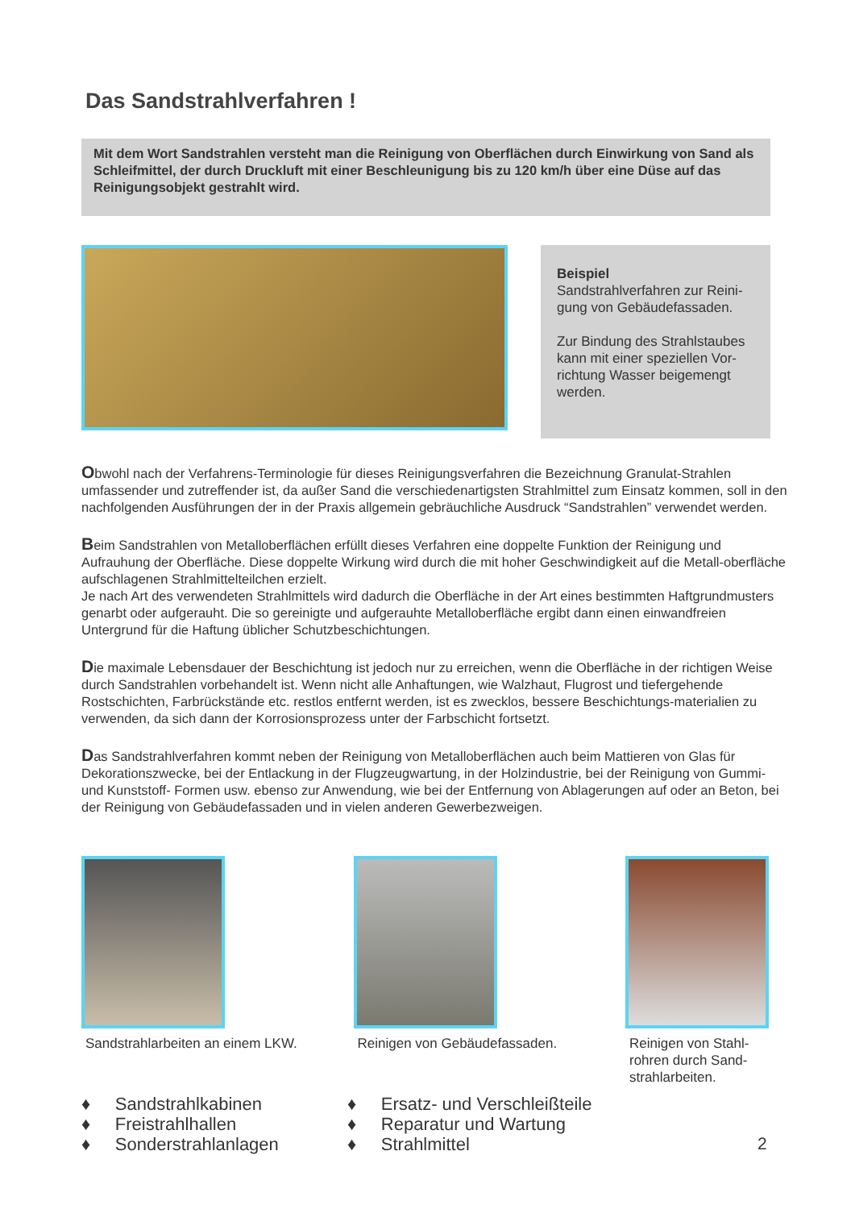Das Sandstrahlverfahren !
Mit dem Wort Sandstrahlen versteht man die Reinigung von Oberflächen durch Einwirkung von Sand als Schleifmittel, der durch Druckluft mit einer Beschleunigung bis zu 120 km/h über eine Düse auf das Reinigungsobjekt gestrahlt wird.
Beispiel
Sandstrahlverfahren zur Reini-gung von Gebäudefassaden.
Zur Bindung des Strahlstaubes kann mit einer speziellen Vor-richtung Wasser beigemengt werden.
Obwohl nach der Verfahrens-Terminologie für dieses Reinigungsverfahren die Bezeichnung Granulat-Strahlen umfassender und zutreffender ist, da außer Sand die verschiedenartigsten Strahlmittel zum Einsatz kommen, soll in den nachfolgenden Ausführungen der in der Praxis allgemein gebräuchliche Ausdruck “Sandstrahlen” verwendet werden.
Beim Sandstrahlen von Metalloberflächen erfüllt dieses Verfahren eine doppelte Funktion der Reinigung und Aufrauhung der Oberfläche. Diese doppelte Wirkung wird durch die mit hoher Geschwindigkeit auf die Metall-oberfläche aufschlagenen Strahlmittelteilchen erzielt.
Je nach Art des verwendeten Strahlmittels wird dadurch die Oberfläche in der Art eines bestimmten Haftgrundmusters genarbt oder aufgerauht. Die so gereinigte und aufgerauhte Metalloberfläche ergibt dann einen einwandfreien Untergrund für die Haftung üblicher Schutzbeschichtungen.
Die maximale Lebensdauer der Beschichtung ist jedoch nur zu erreichen, wenn die Oberfläche in der richtigen Weise durch Sandstrahlen vorbehandelt ist. Wenn nicht alle Anhaftungen, wie Walzhaut, Flugrost und tiefergehende Rostschichten, Farbrückstände etc. restlos entfernt werden, ist es zwecklos, bessere Beschichtungs-materialien zu verwenden, da sich dann der Korrosionsprozess unter der Farbschicht fortsetzt.
Das Sandstrahlverfahren kommt neben der Reinigung von Metalloberflächen auch beim Mattieren von Glas für Dekorationszwecke, bei der Entlackung in der Flugzeugwartung, in der Holzindustrie, bei der Reinigung von Gummi- und Kunststoff- Formen usw. ebenso zur Anwendung, wie bei der Entfernung von Ablagerungen auf oder an Beton, bei der Reinigung von Gebäudefassaden und in vielen anderen Gewerbezweigen.
Sandstrahlarbeiten an einem LKW.
Reinigen von Gebäudefassaden.
Reinigen von Stahl-rohren durch Sand-strahlarbeiten.
♦ Sandstrahlkabinen
♦ Freistrahlhallen
♦ Sonderstrahlanlagen
♦ Ersatz- und Verschleißteile
♦ Reparatur und Wartung
♦ Strahlmittel
2